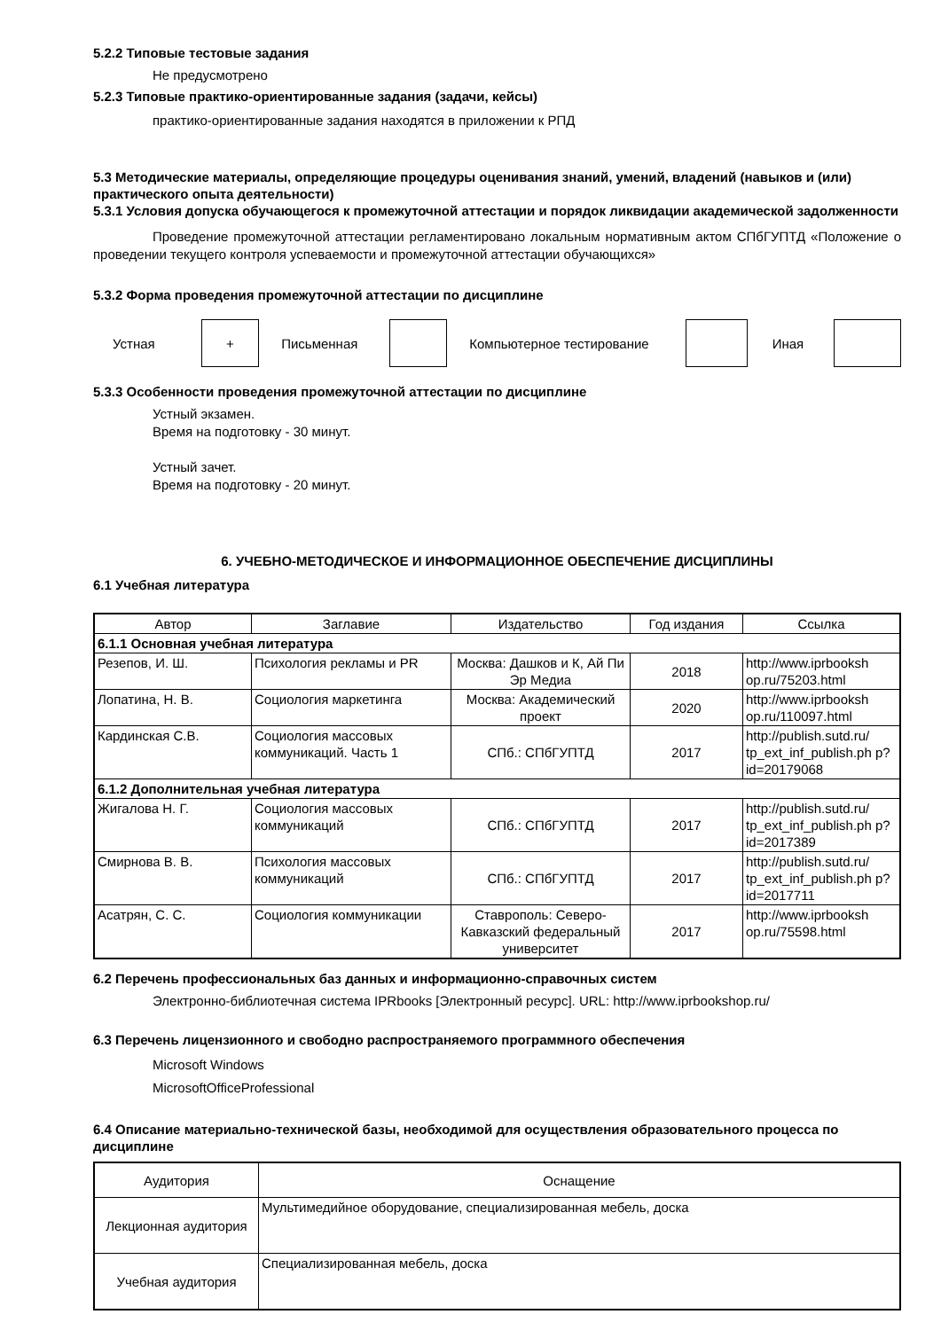5.2.2 Типовые тестовые задания
Не предусмотрено
5.2.3 Типовые практико-ориентированные задания (задачи, кейсы)
практико-ориентированные задания находятся в приложении к РПД
5.3 Методические материалы, определяющие процедуры оценивания знаний, умений, владений (навыков и (или) практического опыта деятельности)
5.3.1 Условия допуска обучающегося к промежуточной аттестации и порядок ликвидации академической задолженности
Проведение промежуточной аттестации регламентировано локальным нормативным актом СПбГУПТД «Положение о проведении текущего контроля успеваемости и промежуточной аттестации обучающихся»
5.3.2 Форма проведения промежуточной аттестации по дисциплине
Устная
+
Письменная Компьютерное тестирование Иная
5.3.3 Особенности проведения промежуточной аттестации по дисциплине
Устный экзамен.
Время на подготовку - 30 минут.
Устный зачет.
Время на подготовку - 20 минут.
6. УЧЕБНО-МЕТОДИЧЕСКОЕ И ИНФОРМАЦИОННОЕ ОБЕСПЕЧЕНИЕ ДИСЦИПЛИНЫ
6.1 Учебная литература
| Автор | Заглавие | Издательство | Год издания | Ссылка |
| --- | --- | --- | --- | --- |
| 6.1.1 Основная учебная литература | | | | |
| Резепов, И. Ш. | Психология рекламы и PR | Москва: Дашков и К, Ай Пи Эр Медиа | 2018 | http://www.iprbooksh op.ru/75203.html |
| Лопатина, Н. В. | Социология маркетинга | Москва: Академический проект | 2020 | http://www.iprbooksh op.ru/110097.html |
| Кардинская С.В. | Социология массовых коммуникаций. Часть 1 | СПб.: СПбГУПТД | 2017 | http://publish.sutd.ru/ tp_ext_inf_publish.ph p?id=20179068 |
| 6.1.2 Дополнительная учебная литература | | | | |
| Жигалова Н. Г. | Социология массовых коммуникаций | СПб.: СПбГУПТД | 2017 | http://publish.sutd.ru/ tp_ext_inf_publish.ph p?id=2017389 |
| Смирнова В. В. | Психология массовых коммуникаций | СПб.: СПбГУПТД | 2017 | http://publish.sutd.ru/ tp_ext_inf_publish.ph p?id=2017711 |
| Асатрян, С. С. | Социология коммуникации | Ставрополь: Северо-Кавказский федеральный университет | 2017 | http://www.iprbooksh op.ru/75598.html |
6.2 Перечень профессиональных баз данных и информационно-справочных систем
Электронно-библиотечная система IPRbooks [Электронный ресурс]. URL: http://www.iprbookshop.ru/
6.3 Перечень лицензионного и свободно распространяемого программного обеспечения
Microsoft Windows
MicrosoftOfficeProfessional
6.4 Описание материально-технической базы, необходимой для осуществления образовательного процесса по дисциплине
| Аудитория | Оснащение |
| --- | --- |
| Лекционная аудитория | Мультимедийное оборудование, специализированная мебель, доска |
| Учебная аудитория | Специализированная мебель, доска |